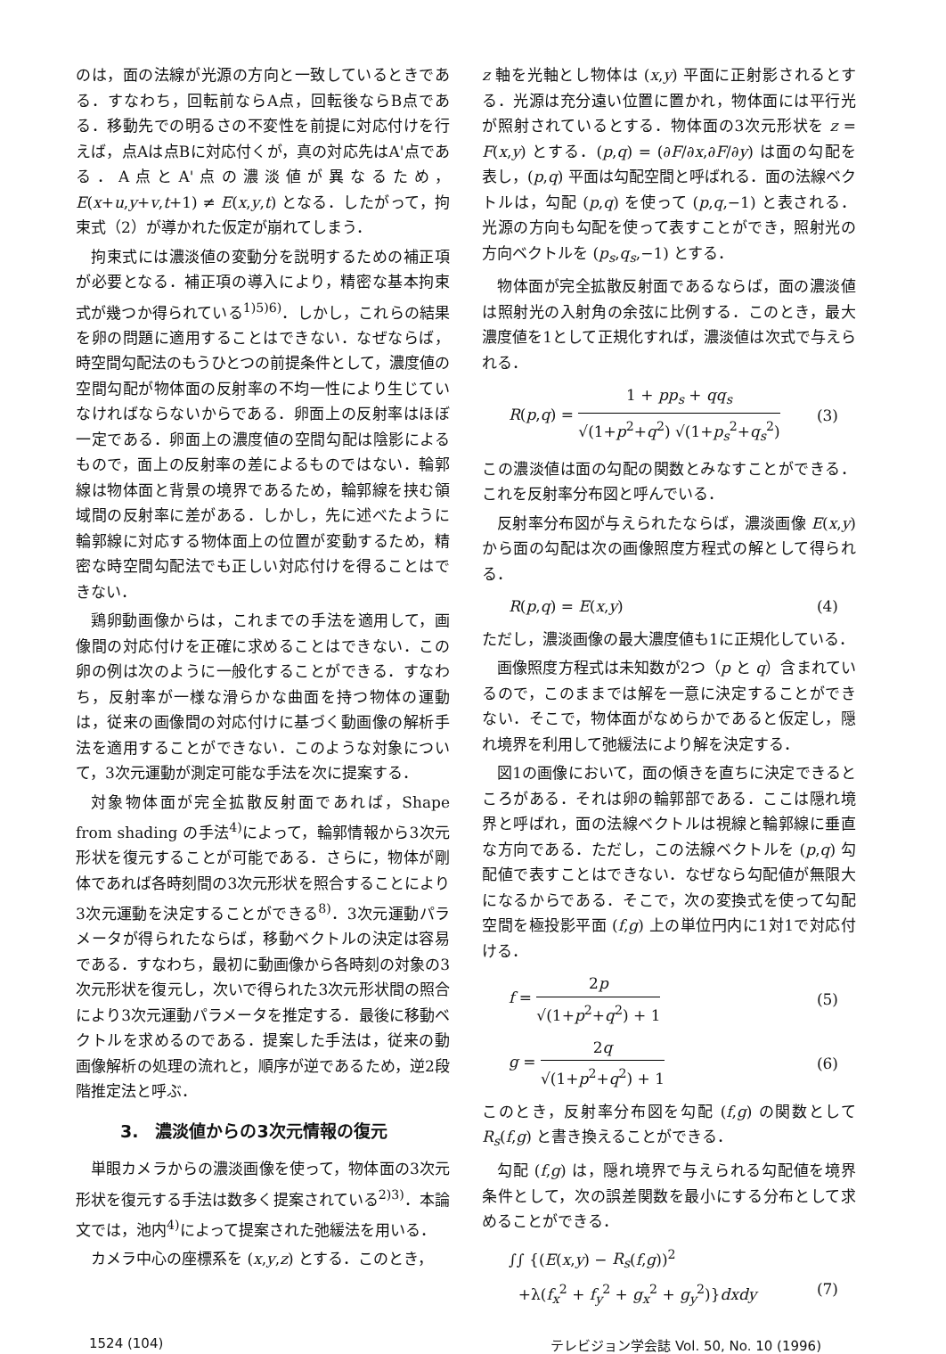のは，面の法線が光源の方向と一致しているときである．すなわち，回転前ならA点，回転後ならB点である．移動先での明るさの不変性を前提に対応付けを行えば，点Aは点Bに対応付くが，真の対応先はA'点である．A点とA'点の濃淡値が異なるため，E(x+u,y+v,t+1) ≠ E(x,y,t) となる．したがって，拘束式（2）が導かれた仮定が崩れてしまう．
拘束式には濃淡値の変動分を説明するための補正項が必要となる．補正項の導入により，精密な基本拘束式が幾つか得られている<sup>1)5)6)</sup>．しかし，これらの結果を卵の問題に適用することはできない．なぜならば，時空間勾配法のもうひとつの前提条件として，濃度値の空間勾配が物体面の反射率の不均一性により生じていなければならないからである．卵面上の反射率はほぼ一定である．卵面上の濃度値の空間勾配は陰影によるもので，面上の反射率の差によるものではない．輪郭線は物体面と背景の境界であるため，輪郭線を挟む領域間の反射率に差がある．しかし，先に述べたように輪郭線に対応する物体面上の位置が変動するため，精密な時空間勾配法でも正しい対応付けを得ることはできない．
鶏卵動画像からは，これまでの手法を適用して，画像間の対応付けを正確に求めることはできない．この卵の例は次のように一般化することができる．すなわち，反射率が一様な滑らかな曲面を持つ物体の運動は，従来の画像間の対応付けに基づく動画像の解析手法を適用することができない．このような対象について，3次元運動が測定可能な手法を次に提案する．
対象物体面が完全拡散反射面であれば，Shape from shading の手法<sup>4)</sup>によって，輪郭情報から3次元形状を復元することが可能である．さらに，物体が剛体であれば各時刻間の3次元形状を照合することにより3次元運動を決定することができる<sup>8)</sup>．3次元運動パラメータが得られたならば，移動ベクトルの決定は容易である．すなわち，最初に動画像から各時刻の対象の3次元形状を復元し，次いで得られた3次元形状間の照合により3次元運動パラメータを推定する．最後に移動ベクトルを求めるのである．提案した手法は，従来の動画像解析の処理の流れと，順序が逆であるため，逆2段階推定法と呼ぶ．
3.　濃淡値からの3次元情報の復元
単眼カメラからの濃淡画像を使って，物体面の3次元形状を復元する手法は数多く提案されている<sup>2)3)</sup>．本論文では，池内<sup>4)</sup>によって提案された弛緩法を用いる．
カメラ中心の座標系を (x,y,z) とする．このとき，
z 軸を光軸とし物体は (x,y) 平面に正射影されるとする．光源は充分遠い位置に置かれ，物体面には平行光が照射されているとする．物体面の3次元形状を z = F(x,y) とする．(p,q) = (∂F/∂x,∂F/∂y) は面の勾配を表し，(p,q) 平面は勾配空間と呼ばれる．面の法線ベクトルは，勾配 (p,q) を使って (p,q,−1) と表される．光源の方向も勾配を使って表すことができ，照射光の方向ベクトルを (p<sub>s</sub>,q<sub>s</sub>,−1) とする．
物体面が完全拡散反射面であるならば，面の濃淡値は照射光の入射角の余弦に比例する．このとき，最大濃度値を1として正規化すれば，濃淡値は次式で与えられる．
R(p,q) = 1 + pp<sub>s</sub> + qq<sub>s</sub> √(1+p<sup>2</sup>+q<sup>2</sup>) √(1+p<sub>s</sub><sup>2</sup>+q<sub>s</sub><sup>2</sup>) (3)
この濃淡値は面の勾配の関数とみなすことができる．これを反射率分布図と呼んでいる．
反射率分布図が与えられたならば，濃淡画像 E(x,y) から面の勾配は次の画像照度方程式の解として得られる．
R(p,q) = E(x,y) (4)
ただし，濃淡画像の最大濃度値も1に正規化している．
画像照度方程式は未知数が2つ（p と q）含まれているので，このままでは解を一意に決定することができない．そこで，物体面がなめらかであると仮定し，隠れ境界を利用して弛緩法により解を決定する．
図1の画像において，面の傾きを直ちに決定できるところがある．それは卵の輪郭部である．ここは隠れ境界と呼ばれ，面の法線ベクトルは視線と輪郭線に垂直な方向である．ただし，この法線ベクトルを (p,q) 勾配値で表すことはできない．なぜなら勾配値が無限大になるからである．そこで，次の変換式を使って勾配空間を極投影平面 (f,g) 上の単位円内に1対1で対応付ける．
f = 2p √(1+p<sup>2</sup>+q<sup>2</sup>) + 1 (5)
g = 2q √(1+p<sup>2</sup>+q<sup>2</sup>) + 1 (6)
このとき，反射率分布図を勾配 (f,g) の関数として R<sub>s</sub>(f,g) と書き換えることができる．
勾配 (f,g) は，隠れ境界で与えられる勾配値を境界条件として，次の誤差関数を最小にする分布として求めることができる．
∫∫ {(E(x,y) − R<sub>s</sub>(f,g))<sup>2</sup>
+λ(f<sub>x</sub><sup>2</sup> + f<sub>y</sub><sup>2</sup> + g<sub>x</sub><sup>2</sup> + g<sub>y</sub><sup>2</sup>)}dxdy (7)
1524 (104) テレビジョン学会誌 Vol. 50, No. 10 (1996)